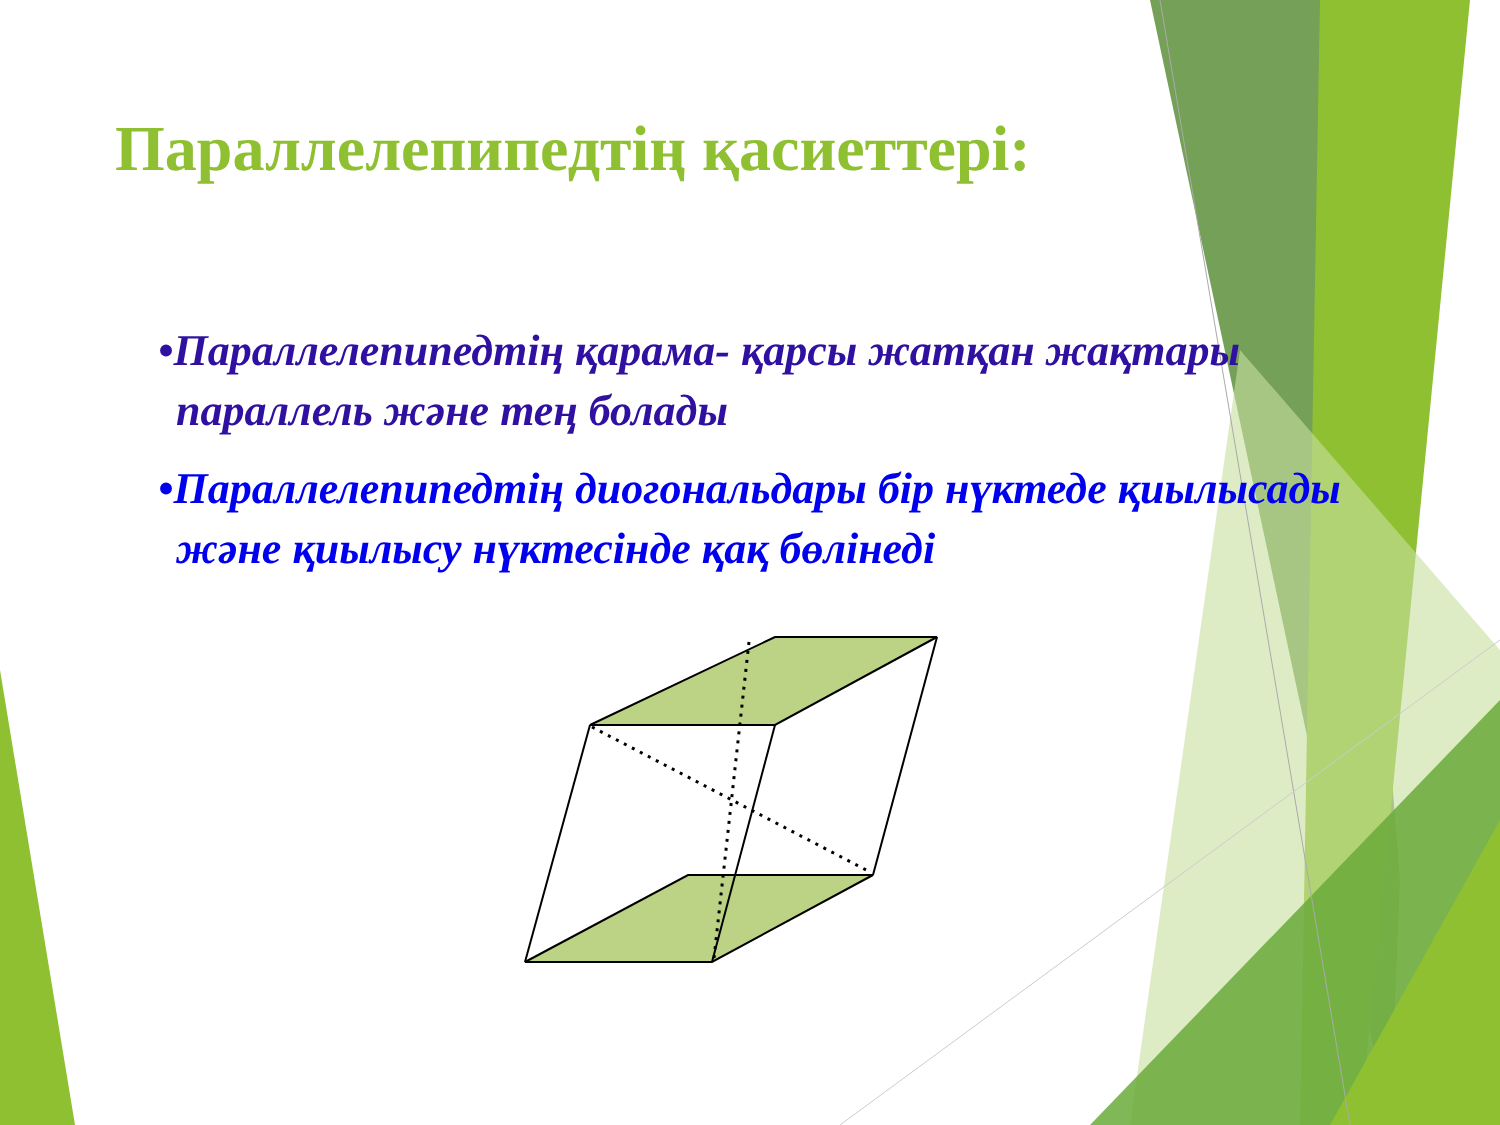Параллелепипедтің қасиеттері:
•Параллелепипедтің қарама- қарсы жатқан жақтары параллель және тең болады
•Параллелепипедтің диогональдары бір нүктеде қиылысады және қиылысу нүктесінде қақ бөлінеді